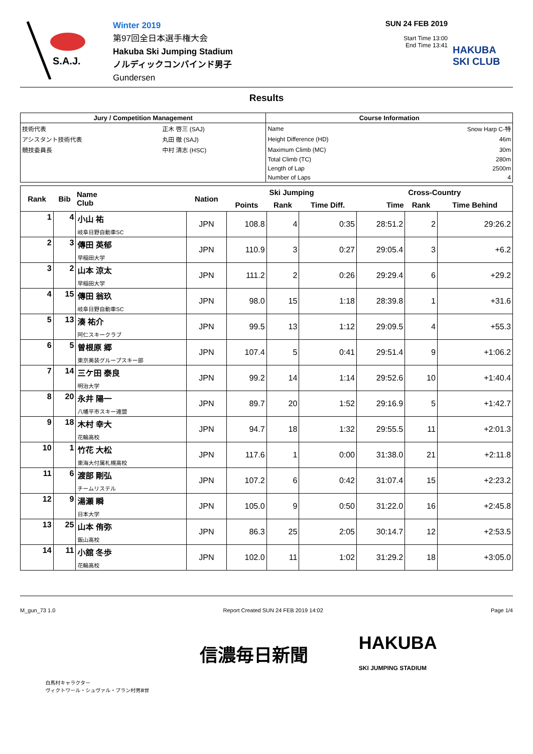S.A.J.
Winter 2019
第97回全日本選手権大会
Hakuba Ski Jumping Stadium
ノルディックコンバインド男子
Gundersen
SUN 24 FEB 2019
Start Time 13:00
End Time 13:41
HAKUBA
SKI CLUB
Results
| Jury / Competition Management | | Course Information | |
| --- | --- | --- | --- |
| 技術代表 | 正木 啓三 (SAJ) | Name | Snow Harp C-特 |
| アシスタント技術代表 | 丸田 徹 (SAJ) | Height Difference (HD) | 46m |
| 競技委員長 | 中村 清志 (HSC) | Maximum Climb (MC) | 30m |
| | | Total Climb (TC) | 280m |
| | | Length of Lap | 2500m |
| | | Number of Laps | 4 |
| Rank | Bib | Name Club | Nation | Ski Jumping | | | Cross-Country | | |
| --- | --- | --- | --- | --- | --- | --- | --- | --- | --- |
| | | | | Points | Rank | Time Diff. | Time | Rank | Time Behind |
| 1 | 4 | 小山 祐 岐阜日野自動車SC | JPN | 108.8 | 4 | 0:35 | 28:51.2 | 2 | 29:26.2 |
| 2 | 3 | 傳田 英郁 早稲田大学 | JPN | 110.9 | 3 | 0:27 | 29:05.4 | 3 | +6.2 |
| 3 | 2 | 山本 涼太 早稲田大学 | JPN | 111.2 | 2 | 0:26 | 29:29.4 | 6 | +29.2 |
| 4 | 15 | 傳田 翁玖 岐阜日野自動車SC | JPN | 98.0 | 15 | 1:18 | 28:39.8 | 1 | +31.6 |
| 5 | 13 | 湊 祐介 阿仁スキークラブ | JPN | 99.5 | 13 | 1:12 | 29:09.5 | 4 | +55.3 |
| 6 | 5 | 曽根原 郷 東京美装グループスキー部 | JPN | 107.4 | 5 | 0:41 | 29:51.4 | 9 | +1:06.2 |
| 7 | 14 | 三ケ田 泰良 明治大学 | JPN | 99.2 | 14 | 1:14 | 29:52.6 | 10 | +1:40.4 |
| 8 | 20 | 永井 陽一 八幡平市スキー連盟 | JPN | 89.7 | 20 | 1:52 | 29:16.9 | 5 | +1:42.7 |
| 9 | 18 | 木村 幸大 花輪高校 | JPN | 94.7 | 18 | 1:32 | 29:55.5 | 11 | +2:01.3 |
| 10 | 1 | 竹花 大松 東海大付属札幌高校 | JPN | 117.6 | 1 | 0:00 | 31:38.0 | 21 | +2:11.8 |
| 11 | 6 | 渡部 剛弘 チームリステル | JPN | 107.2 | 6 | 0:42 | 31:07.4 | 15 | +2:23.2 |
| 12 | 9 | 湯瀬 瞬 日本大学 | JPN | 105.0 | 9 | 0:50 | 31:22.0 | 16 | +2:45.8 |
| 13 | 25 | 山本 侑弥 飯山高校 | JPN | 86.3 | 25 | 2:05 | 30:14.7 | 12 | +2:53.5 |
| 14 | 11 | 小舘 冬歩 花輪高校 | JPN | 102.0 | 11 | 1:02 | 31:29.2 | 18 | +3:05.0 |
M_gun_73 1.0 Report Created SUN 24 FEB 2019 14:02 Page 1/4
白馬村キャラクター
ヴィクトワール・シュヴァル・ブラン村男Ⅲ世 信濃毎日新聞 HAKUBA
SKI JUMPING STADIUM